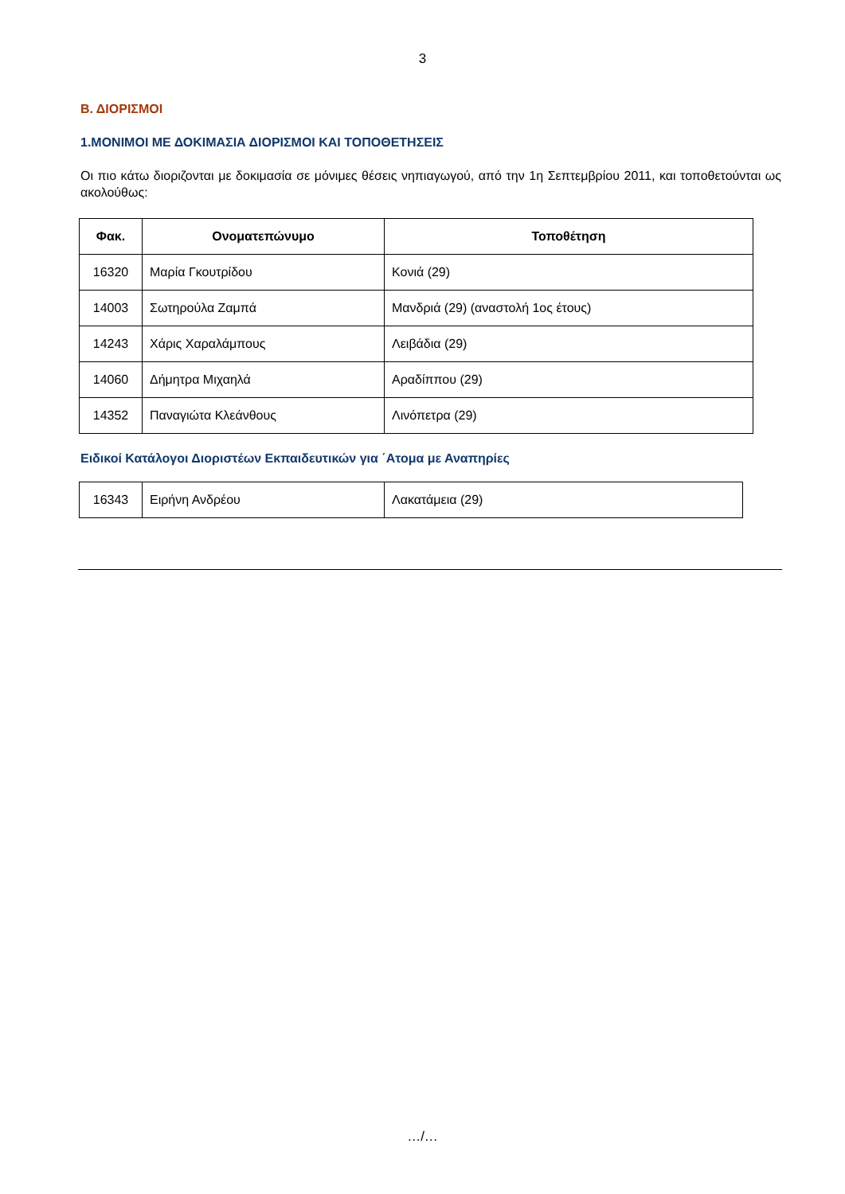3
Β. ΔΙΟΡΙΣΜΟΙ
1.ΜΟΝΙΜΟΙ ΜΕ ΔΟΚΙΜΑΣΙΑ ΔΙΟΡΙΣΜΟΙ ΚΑΙ ΤΟΠΟΘΕΤΗΣΕΙΣ
Οι πιο κάτω διοριζονται με δοκιμασία σε μόνιμες θέσεις νηπιαγωγού, από την 1η Σεπτεμβρίου 2011, και τοποθετούνται ως ακολούθως:
| Φακ. | Ονοματεπώνυμο | Τοποθέτηση |
| --- | --- | --- |
| 16320 | Μαρία Γκουτρίδου | Κονιά (29) |
| 14003 | Σωτηρούλα Ζαμπά | Μανδριά (29) (αναστολή 1ος έτους) |
| 14243 | Χάρις Χαραλάμπους | Λειβάδια (29) |
| 14060 | Δήμητρα Μιχαηλά | Αραδίππου (29) |
| 14352 | Παναγιώτα Κλεάνθους | Λινόπετρα (29) |
Ειδικοί Κατάλογοι Διοριστέων Εκπαιδευτικών για ΄Ατομα με Αναπηρίες
| 16343 | Ειρήνη Ανδρέου | Λακατάμεια (29) |
…/…